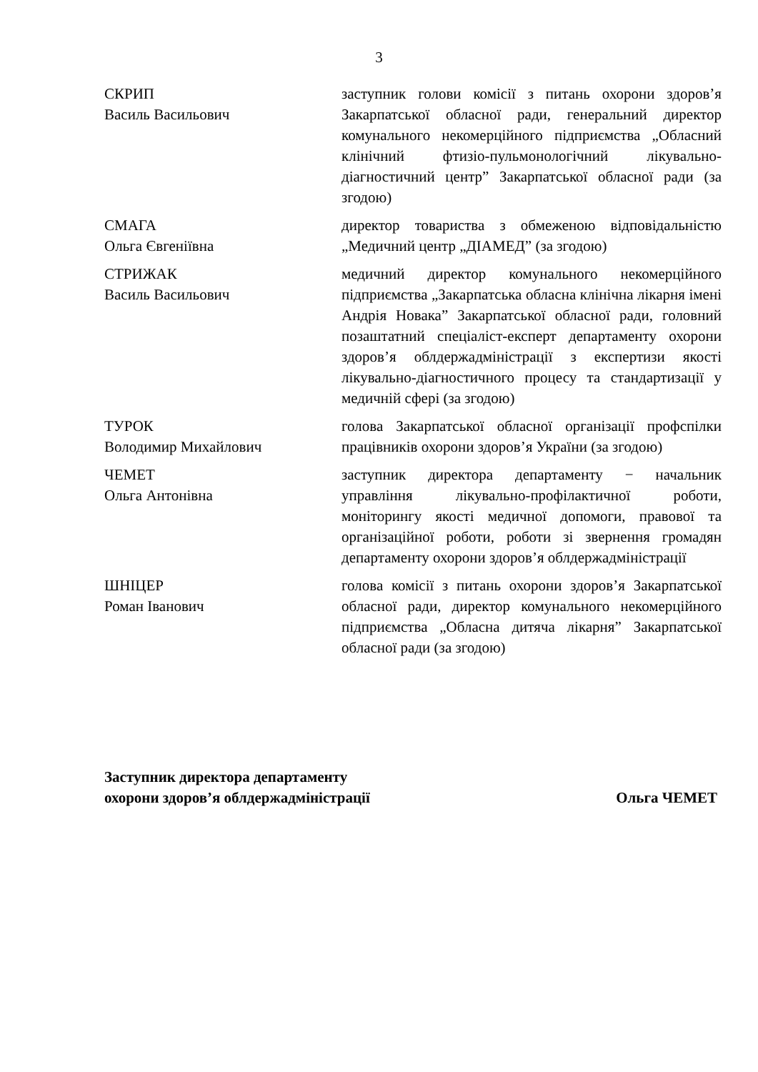3
СКРИП
Василь Васильович
заступник голови комісії з питань охорони здоров’я Закарпатської обласної ради, генеральний директор комунального некомерційного підприємства „Обласний клінічний фтизіо-пульмонологічний лікувально-діагностичний центр” Закарпатської обласної ради (за згодою)
СМАГА
Ольга Євгеніївна
директор товариства з обмеженою відповідальністю „Медичний центр „ДІАМЕД” (за згодою)
СТРИЖАК
Василь Васильович
медичний директор комунального некомерційного підприємства „Закарпатська обласна клінічна лікарня імені Андрія Новака” Закарпатської обласної ради, головний позаштатний спеціаліст-експерт департаменту охорони здоров’я облдержадміністрації з експертизи якості лікувально-діагностичного процесу та стандартизації у медичній сфері (за згодою)
ТУРОК
Володимир Михайлович
голова Закарпатської обласної організації профспілки працівників охорони здоров’я України (за згодою)
ЧЕМЕТ
Ольга Антонівна
заступник директора департаменту − начальник управління лікувально-профілактичної роботи, моніторингу якості медичної допомоги, правової та організаційної роботи, роботи зі звернення громадян департаменту охорони здоров’я облдержадміністрації
ШНІЦЕР
Роман Іванович
голова комісії з питань охорони здоров’я Закарпатської обласної ради, директор комунального некомерційного підприємства „Обласна дитяча лікарня” Закарпатської обласної ради (за згодою)
Заступник директора департаменту
охорони здоров’я облдержадміністрації
Ольга ЧЕМЕТ